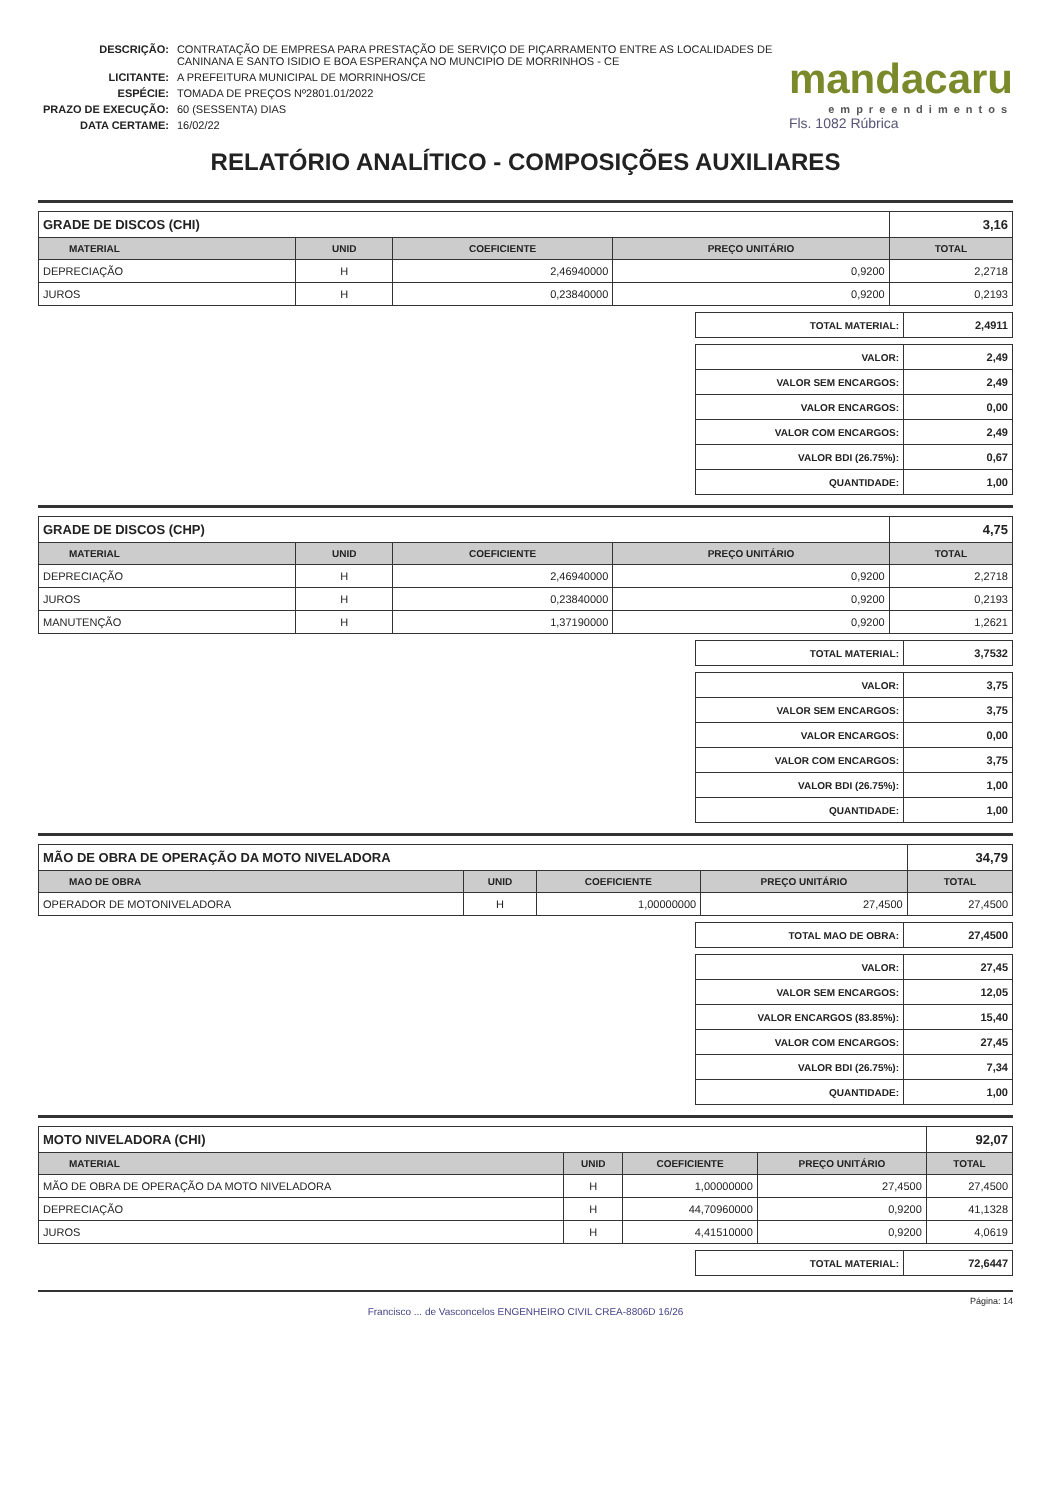| DESCRIÇÃO: | CONTRATAÇÃO DE EMPRESA PARA PRESTAÇÃO DE SERVIÇO DE PIÇARRAMENTO ENTRE AS LOCALIDADES DE CANINANA E SANTO ISIDIO E BOA ESPERANÇA NO MUNCIPIO DE MORRINHOS - CE |
| LICITANTE: | A PREFEITURA MUNICIPAL DE MORRINHOS/CE |
| ESPÉCIE: | TOMADA DE PREÇOS Nº2801.01/2022 |
| PRAZO DE EXECUÇÃO: | 60 (SESSENTA) DIAS |
| DATA CERTAME: | 16/02/22 |
mandacaru
empreendimentos
Fls. 1082 Rúbrica
RELATÓRIO ANALÍTICO - COMPOSIÇÕES AUXILIARES
| GRADE DE DISCOS (CHI) | | | | 3,16 |
| MATERIAL | UNID | COEFICIENTE | PREÇO UNITÁRIO | TOTAL |
| DEPRECIAÇÃO | H | 2,46940000 | 0,9200 | 2,2718 |
| JUROS | H | 0,23840000 | 0,9200 | 0,2193 |
| TOTAL MATERIAL: | 2,4911 |
| VALOR: | 2,49 |
| VALOR SEM ENCARGOS: | 2,49 |
| VALOR ENCARGOS: | 0,00 |
| VALOR COM ENCARGOS: | 2,49 |
| VALOR BDI (26.75%): | 0,67 |
| QUANTIDADE: | 1,00 |
| GRADE DE DISCOS (CHP) | | | | 4,75 |
| MATERIAL | UNID | COEFICIENTE | PREÇO UNITÁRIO | TOTAL |
| DEPRECIAÇÃO | H | 2,46940000 | 0,9200 | 2,2718 |
| JUROS | H | 0,23840000 | 0,9200 | 0,2193 |
| MANUTENÇÃO | H | 1,37190000 | 0,9200 | 1,2621 |
| TOTAL MATERIAL: | 3,7532 |
| VALOR: | 3,75 |
| VALOR SEM ENCARGOS: | 3,75 |
| VALOR ENCARGOS: | 0,00 |
| VALOR COM ENCARGOS: | 3,75 |
| VALOR BDI (26.75%): | 1,00 |
| QUANTIDADE: | 1,00 |
| MÃO DE OBRA DE OPERAÇÃO DA MOTO NIVELADORA | | | | 34,79 |
| MAO DE OBRA | UNID | COEFICIENTE | PREÇO UNITÁRIO | TOTAL |
| OPERADOR DE MOTONIVELADORA | H | 1,00000000 | 27,4500 | 27,4500 |
| TOTAL MAO DE OBRA: | 27,4500 |
| VALOR: | 27,45 |
| VALOR SEM ENCARGOS: | 12,05 |
| VALOR ENCARGOS (83.85%): | 15,40 |
| VALOR COM ENCARGOS: | 27,45 |
| VALOR BDI (26.75%): | 7,34 |
| QUANTIDADE: | 1,00 |
| MOTO NIVELADORA (CHI) | | | | 92,07 |
| MATERIAL | UNID | COEFICIENTE | PREÇO UNITÁRIO | TOTAL |
| MÃO DE OBRA DE OPERAÇÃO DA MOTO NIVELADORA | H | 1,00000000 | 27,4500 | 27,4500 |
| DEPRECIAÇÃO | H | 44,70960000 | 0,9200 | 41,1328 |
| JUROS | H | 4,41510000 | 0,9200 | 4,0619 |
| TOTAL MATERIAL: | 72,6447 |
Página: 14
Francisco ... de Vasconcelos ENGENHEIRO CIVIL CREA-8806D 16/26